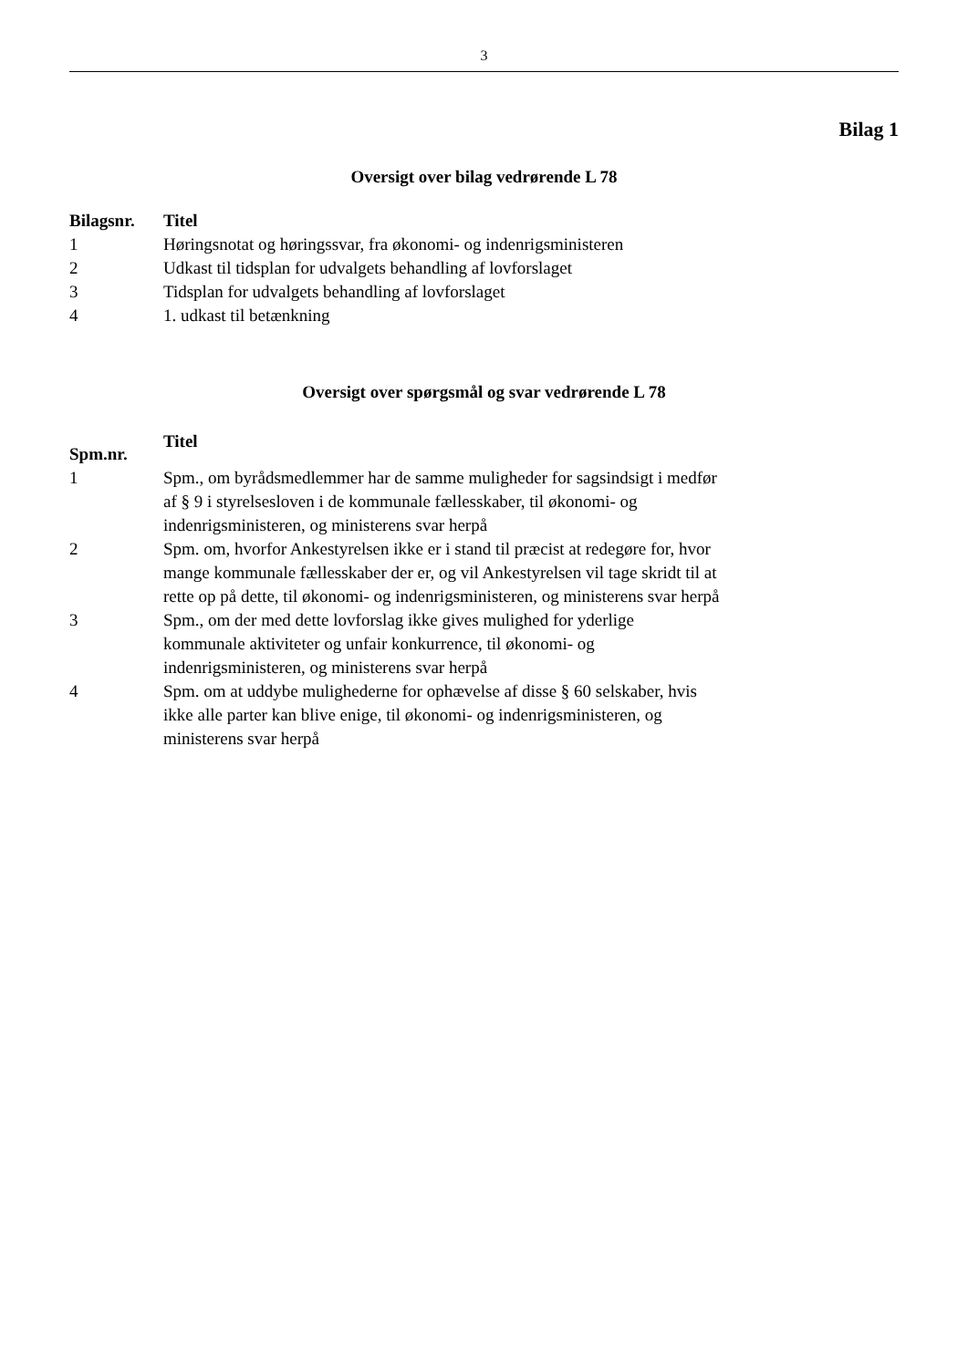3
Bilag 1
Oversigt over bilag vedrørende L 78
| Bilagsnr. | Titel |
| --- | --- |
| 1 | Høringsnotat og høringssvar, fra økonomi- og indenrigsministeren |
| 2 | Udkast til tidsplan for udvalgets behandling af lovforslaget |
| 3 | Tidsplan for udvalgets behandling af lovforslaget |
| 4 | 1. udkast til betænkning |
Oversigt over spørgsmål og svar vedrørende L 78
| Spm.nr. | Titel |
| --- | --- |
| 1 | Spm., om byrådsmedlemmer har de samme muligheder for sagsindsigt i medfør af § 9 i styrelsesloven i de kommunale fællesskaber, til økonomi- og indenrigsministeren, og ministerens svar herpå |
| 2 | Spm. om, hvorfor Ankestyrelsen ikke er i stand til præcist at redegøre for, hvor mange kommunale fællesskaber der er, og vil Ankestyrelsen vil tage skridt til at rette op på dette, til økonomi- og indenrigsministeren, og ministerens svar herpå |
| 3 | Spm., om der med dette lovforslag ikke gives mulighed for yderlige kommunale aktiviteter og unfair konkurrence, til økonomi- og indenrigsministeren, og ministerens svar herpå |
| 4 | Spm. om at uddybe mulighederne for ophævelse af disse § 60 selskaber, hvis ikke alle parter kan blive enige, til økonomi- og indenrigsministeren, og ministerens svar herpå |